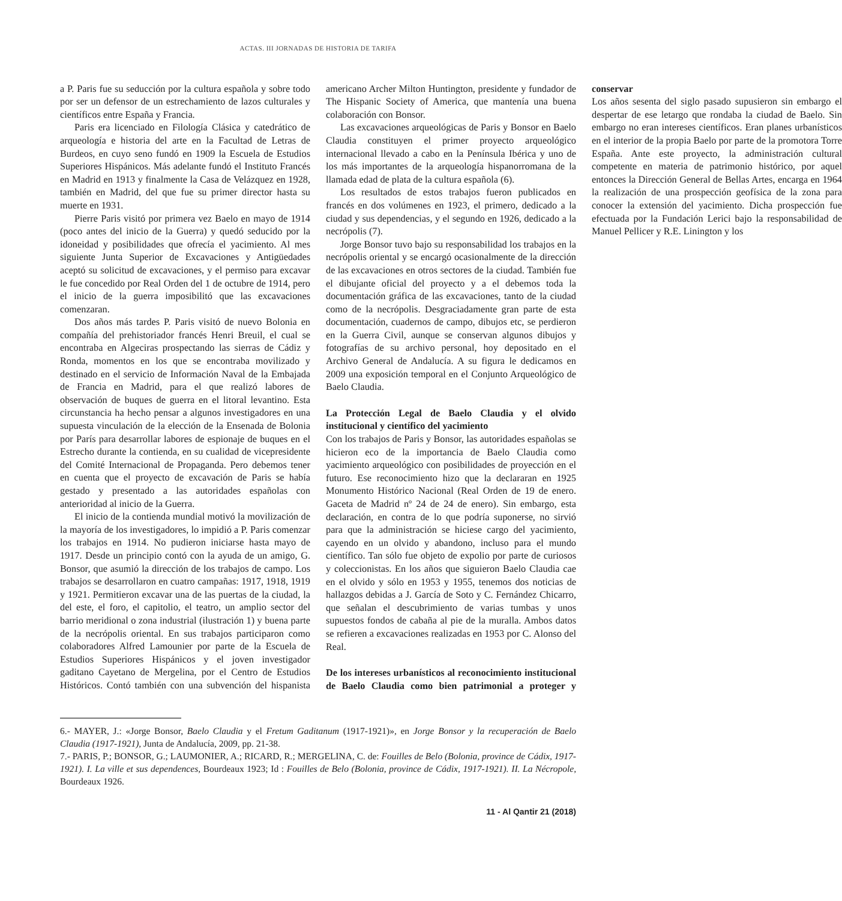ACTAS. III JORNADAS DE HISTORIA DE TARIFA
a P. Paris fue su seducción por la cultura española y sobre todo por ser un defensor de un estrechamiento de lazos culturales y científicos entre España y Francia.
Paris era licenciado en Filología Clásica y catedrático de arqueología e historia del arte en la Facultad de Letras de Burdeos, en cuyo seno fundó en 1909 la Escuela de Estudios Superiores Hispánicos. Más adelante fundó el Instituto Francés en Madrid en 1913 y finalmente la Casa de Velázquez en 1928, también en Madrid, del que fue su primer director hasta su muerte en 1931.
Pierre Paris visitó por primera vez Baelo en mayo de 1914 (poco antes del inicio de la Guerra) y quedó seducido por la idoneidad y posibilidades que ofrecía el yacimiento. Al mes siguiente Junta Superior de Excavaciones y Antigüedades aceptó su solicitud de excavaciones, y el permiso para excavar le fue concedido por Real Orden del 1 de octubre de 1914, pero el inicio de la guerra imposibilitó que las excavaciones comenzaran.
Dos años más tardes P. Paris visitó de nuevo Bolonia en compañía del prehistoriador francés Henri Breuil, el cual se encontraba en Algeciras prospectando las sierras de Cádiz y Ronda, momentos en los que se encontraba movilizado y destinado en el servicio de Información Naval de la Embajada de Francia en Madrid, para el que realizó labores de observación de buques de guerra en el litoral levantino. Esta circunstancia ha hecho pensar a algunos investigadores en una supuesta vinculación de la elección de la Ensenada de Bolonia por París para desarrollar labores de espionaje de buques en el Estrecho durante la contienda, en su cualidad de vicepresidente del Comité Internacional de Propaganda. Pero debemos tener en cuenta que el proyecto de excavación de Paris se había gestado y presentado a las autoridades españolas con anterioridad al inicio de la Guerra.
El inicio de la contienda mundial motivó la movilización de la mayoría de los investigadores, lo impidió a P. Paris comenzar los trabajos en 1914. No pudieron iniciarse hasta mayo de 1917. Desde un principio contó con la ayuda de un amigo, G. Bonsor, que asumió la dirección de los trabajos de campo. Los trabajos se desarrollaron en cuatro campañas: 1917, 1918, 1919 y 1921. Permitieron excavar una de las puertas de la ciudad, la del este, el foro, el capitolio, el teatro, un amplio sector del barrio meridional o zona industrial (ilustración 1) y buena parte de la necrópolis oriental. En sus trabajos participaron como colaboradores Alfred Lamounier por parte de la Escuela de Estudios Superiores Hispánicos y el joven investigador gaditano Cayetano de Mergelina, por el Centro de Estudios Históricos. Contó también con una subvención del hispanista americano Archer Milton Huntington, presidente y fundador de The Hispanic Society of America, que mantenía una buena colaboración con Bonsor.
Las excavaciones arqueológicas de Paris y Bonsor en Baelo Claudia constituyen el primer proyecto arqueológico internacional llevado a cabo en la Península Ibérica y uno de los más importantes de la arqueología hispanorromana de la llamada edad de plata de la cultura española (6).
Los resultados de estos trabajos fueron publicados en francés en dos volúmenes en 1923, el primero, dedicado a la ciudad y sus dependencias, y el segundo en 1926, dedicado a la necrópolis (7).
Jorge Bonsor tuvo bajo su responsabilidad los trabajos en la necrópolis oriental y se encargó ocasionalmente de la dirección de las excavaciones en otros sectores de la ciudad. También fue el dibujante oficial del proyecto y a el debemos toda la documentación gráfica de las excavaciones, tanto de la ciudad como de la necrópolis. Desgraciadamente gran parte de esta documentación, cuadernos de campo, dibujos etc, se perdieron en la Guerra Civil, aunque se conservan algunos dibujos y fotografías de su archivo personal, hoy depositado en el Archivo General de Andalucía. A su figura le dedicamos en 2009 una exposición temporal en el Conjunto Arqueológico de Baelo Claudia.
La Protección Legal de Baelo Claudia y el olvido institucional y científico del yacimiento
Con los trabajos de Paris y Bonsor, las autoridades españolas se hicieron eco de la importancia de Baelo Claudia como yacimiento arqueológico con posibilidades de proyección en el futuro. Ese reconocimiento hizo que la declararan en 1925 Monumento Histórico Nacional (Real Orden de 19 de enero. Gaceta de Madrid nº 24 de 24 de enero). Sin embargo, esta declaración, en contra de lo que podría suponerse, no sirvió para que la administración se hiciese cargo del yacimiento, cayendo en un olvido y abandono, incluso para el mundo científico. Tan sólo fue objeto de expolio por parte de curiosos y coleccionistas. En los años que siguieron Baelo Claudia cae en el olvido y sólo en 1953 y 1955, tenemos dos noticias de hallazgos debidas a J. García de Soto y C. Fernández Chicarro, que señalan el descubrimiento de varias tumbas y unos supuestos fondos de cabaña al pie de la muralla. Ambos datos se refieren a excavaciones realizadas en 1953 por C. Alonso del Real.
De los intereses urbanísticos al reconocimiento institucional de Baelo Claudia como bien patrimonial a proteger y conservar
Los años sesenta del siglo pasado supusieron sin embargo el despertar de ese letargo que rondaba la ciudad de Baelo. Sin embargo no eran intereses científicos. Eran planes urbanísticos en el interior de la propia Baelo por parte de la promotora Torre España. Ante este proyecto, la administración cultural competente en materia de patrimonio histórico, por aquel entonces la Dirección General de Bellas Artes, encarga en 1964 la realización de una prospección geofísica de la zona para conocer la extensión del yacimiento. Dicha prospección fue efectuada por la Fundación Lerici bajo la responsabilidad de Manuel Pellicer y R.E. Linington y los
6.- MAYER, J.: «Jorge Bonsor, Baelo Claudia y el Fretum Gaditanum (1917-1921)», en Jorge Bonsor y la recuperación de Baelo Claudia (1917-1921), Junta de Andalucía, 2009, pp. 21-38.
7.- PARIS, P.; BONSOR, G.; LAUMONIER, A.; RICARD, R.; MERGELINA, C. de: Fouilles de Belo (Bolonia, province de Cádix, 1917-1921). I. La ville et sus dependences, Bourdeaux 1923; Id : Fouilles de Belo (Bolonia, province de Cádix, 1917-1921). II. La Nécropole, Bourdeaux 1926.
11 - Al Qantir 21 (2018)